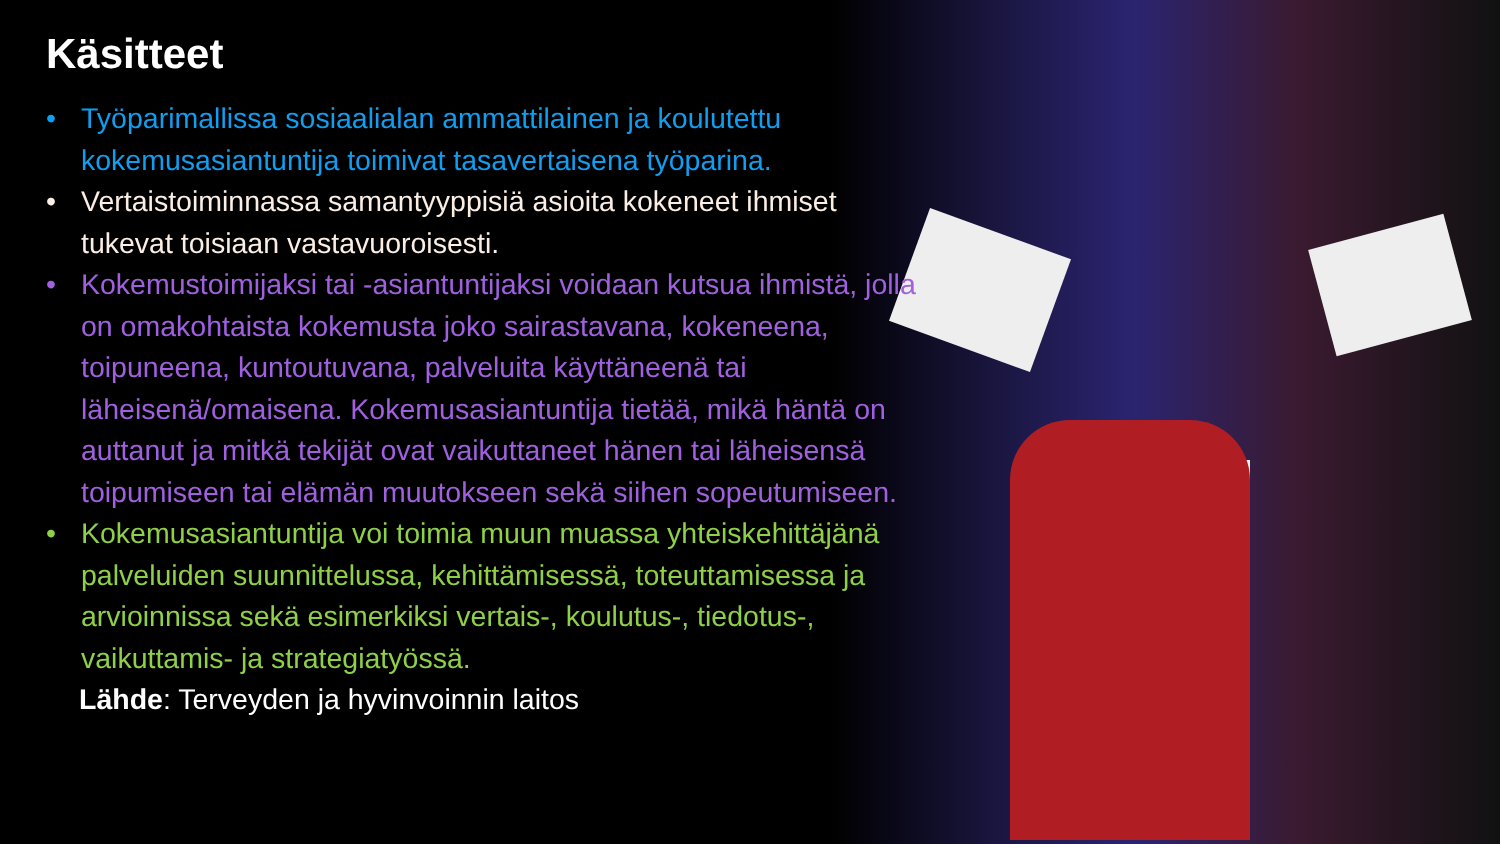Käsitteet
• Työparimallissa sosiaalialan ammattilainen ja koulutettu kokemusasiantuntija toimivat tasavertaisena työparina.
• Vertaistoiminnassa samantyyppisiä asioita kokeneet ihmiset tukevat toisiaan vastavuoroisesti.
• Kokemustoimijaksi tai -asiantuntijaksi voidaan kutsua ihmistä, jolla on omakohtaista kokemusta joko sairastavana, kokeneena, toipuneena, kuntoutuvana, palveluita käyttäneenä tai läheisenä/omaisena. Kokemusasiantuntija tietää, mikä häntä on auttanut ja mitkä tekijät ovat vaikuttaneet hänen tai läheisensä toipumiseen tai elämän muutokseen sekä siihen sopeutumiseen.
• Kokemusasiantuntija voi toimia muun muassa yhteiskehittäjänä palveluiden suunnittelussa, kehittämisessä, toteuttamisessa ja arvioinnissa sekä esimerkiksi vertais-, koulutus-, tiedotus-, vaikuttamis- ja strategiatyössä.
Lähde: Terveyden ja hyvinvoinnin laitos